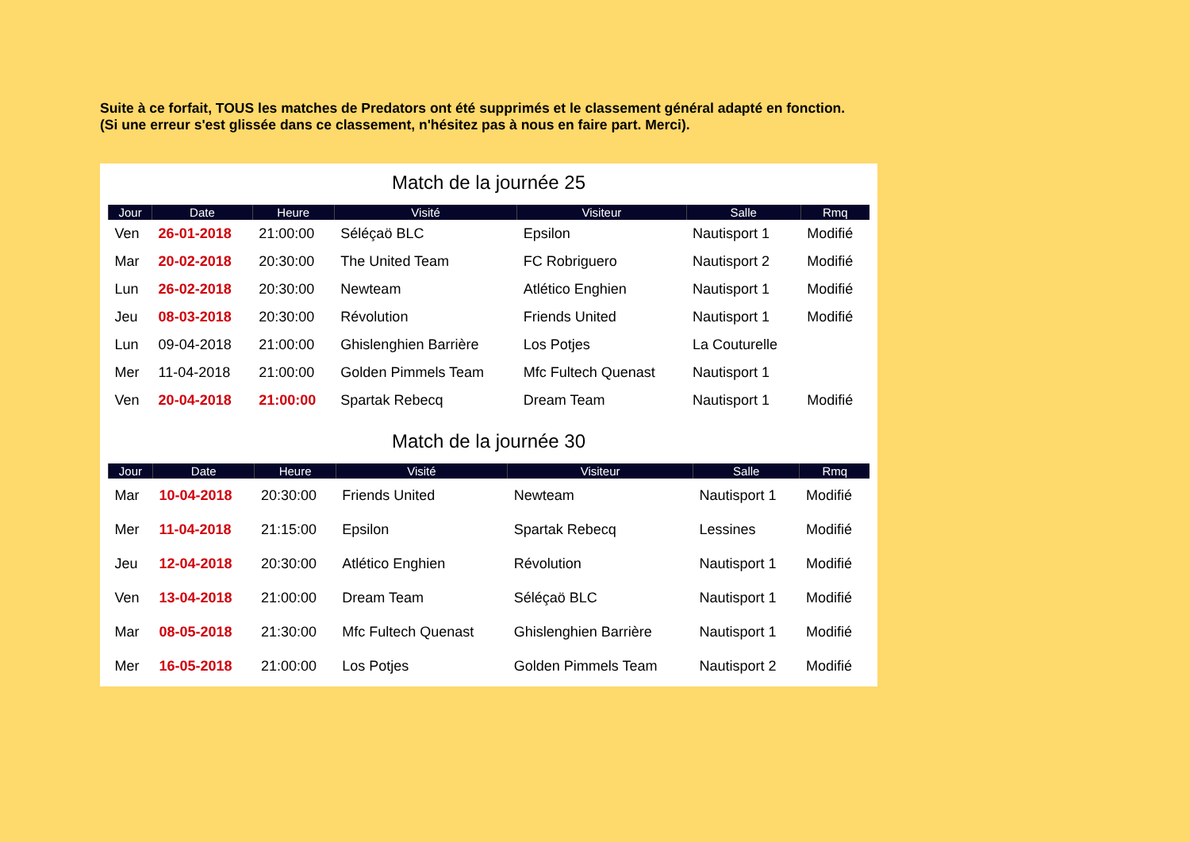Suite à ce forfait, TOUS les matches de Predators ont été supprimés et le classement général adapté en fonction.
(Si une erreur s'est glissée dans ce classement, n'hésitez pas à nous en faire part. Merci).
Match de la journée 25
| Jour | Date | Heure | Visité | Visiteur | Salle | Rmq |
| --- | --- | --- | --- | --- | --- | --- |
| Ven | 26-01-2018 | 21:00:00 | Séléçaö BLC | Epsilon | Nautisport 1 | Modifié |
| Mar | 20-02-2018 | 20:30:00 | The United Team | FC Robriguero | Nautisport 2 | Modifié |
| Lun | 26-02-2018 | 20:30:00 | Newteam | Atlético Enghien | Nautisport 1 | Modifié |
| Jeu | 08-03-2018 | 20:30:00 | Révolution | Friends United | Nautisport 1 | Modifié |
| Lun | 09-04-2018 | 21:00:00 | Ghislenghien Barrière | Los Potjes | La Couturelle | |
| Mer | 11-04-2018 | 21:00:00 | Golden Pimmels Team | Mfc Fultech Quenast | Nautisport 1 | |
| Ven | 20-04-2018 | 21:00:00 | Spartak Rebecq | Dream Team | Nautisport 1 | Modifié |
Match de la journée 30
| Jour | Date | Heure | Visité | Visiteur | Salle | Rmq |
| --- | --- | --- | --- | --- | --- | --- |
| Mar | 10-04-2018 | 20:30:00 | Friends United | Newteam | Nautisport 1 | Modifié |
| Mer | 11-04-2018 | 21:15:00 | Epsilon | Spartak Rebecq | Lessines | Modifié |
| Jeu | 12-04-2018 | 20:30:00 | Atlético Enghien | Révolution | Nautisport 1 | Modifié |
| Ven | 13-04-2018 | 21:00:00 | Dream Team | Séléçaö BLC | Nautisport 1 | Modifié |
| Mar | 08-05-2018 | 21:30:00 | Mfc Fultech Quenast | Ghislenghien Barrière | Nautisport 1 | Modifié |
| Mer | 16-05-2018 | 21:00:00 | Los Potjes | Golden Pimmels Team | Nautisport 2 | Modifié |